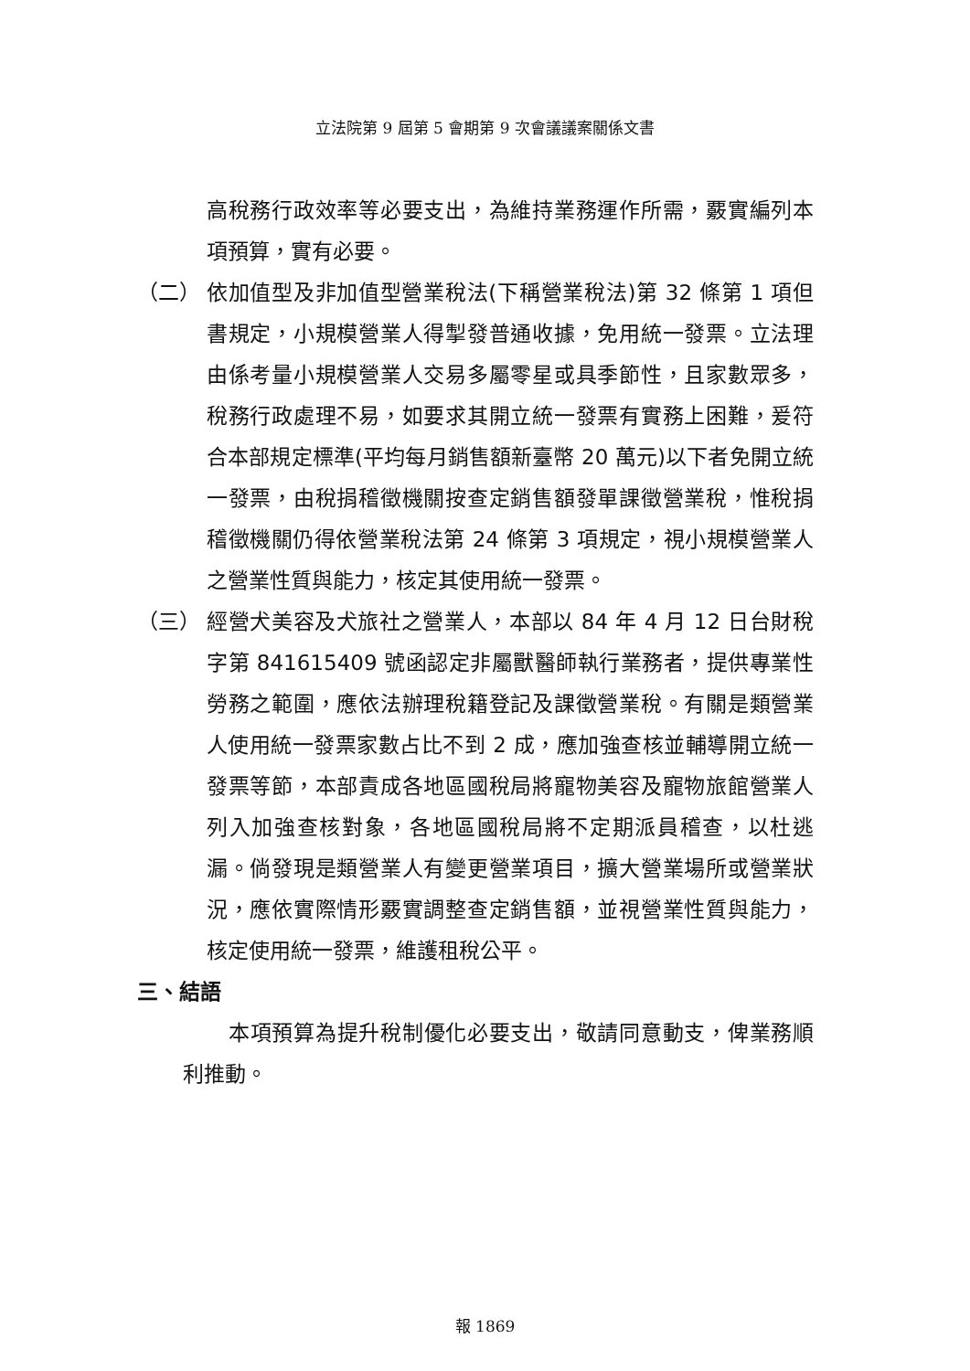立法院第 9 屆第 5 會期第 9 次會議議案關係文書
高稅務行政效率等必要支出，為維持業務運作所需，覈實編列本項預算，實有必要。
（二） 依加值型及非加值型營業稅法(下稱營業稅法)第 32 條第 1 項但書規定，小規模營業人得掣發普通收據，免用統一發票。立法理由係考量小規模營業人交易多屬零星或具季節性，且家數眾多，稅務行政處理不易，如要求其開立統一發票有實務上困難，爰符合本部規定標準(平均每月銷售額新臺幣 20 萬元)以下者免開立統一發票，由稅捐稽徵機關按查定銷售額發單課徵營業稅，惟稅捐稽徵機關仍得依營業稅法第 24 條第 3 項規定，視小規模營業人之營業性質與能力，核定其使用統一發票。
（三） 經營犬美容及犬旅社之營業人，本部以 84 年 4 月 12 日台財稅字第 841615409 號函認定非屬獸醫師執行業務者，提供專業性勞務之範圍，應依法辦理稅籍登記及課徵營業稅。有關是類營業人使用統一發票家數占比不到 2 成，應加強查核並輔導開立統一發票等節，本部責成各地區國稅局將寵物美容及寵物旅館營業人列入加強查核對象，各地區國稅局將不定期派員稽查，以杜逃漏。倘發現是類營業人有變更營業項目，擴大營業場所或營業狀況，應依實際情形覈實調整查定銷售額，並視營業性質與能力，核定使用統一發票，維護租稅公平。
三、結語
本項預算為提升稅制優化必要支出，敬請同意動支，俾業務順利推動。
報 1869